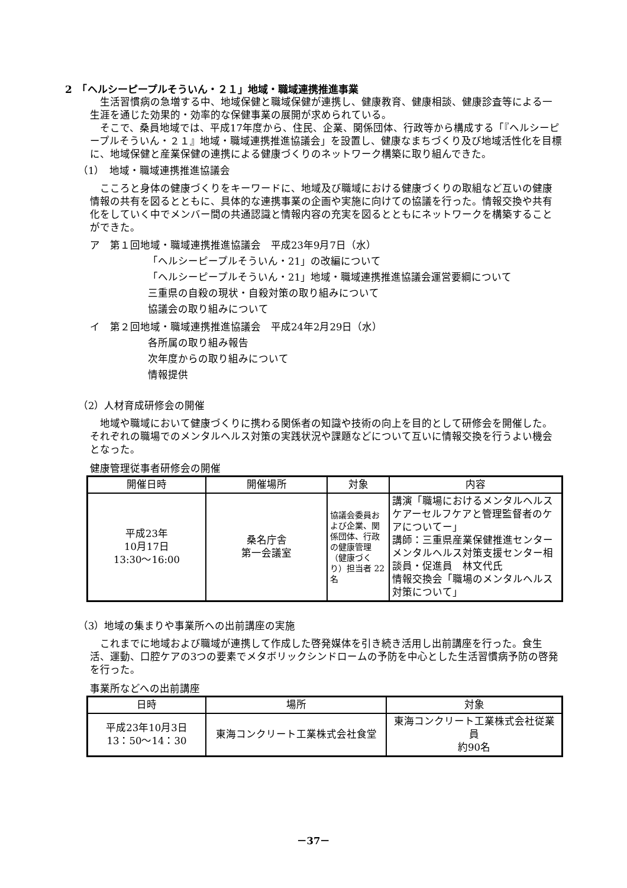2　「ヘルシーピープルそういん・２１」地域・職域連携推進事業
　生活習慣病の急増する中、地域保健と職域保健が連携し、健康教育、健康相談、健康診査等による一生涯を通じた効果的・効率的な保健事業の展開が求められている。
　そこで、桑員地域では、平成17年度から、住民、企業、関係団体、行政等から構成する「『ヘルシーピープルそういん・２１』地域・職域連携推進協議会」を設置し、健康なまちづくり及び地域活性化を目標に、地域保健と産業保健の連携による健康づくりのネットワーク構築に取り組んできた。
（1）　地域・職域連携推進協議会
　こころと身体の健康づくりをキーワードに、地域及び職域における健康づくりの取組など互いの健康情報の共有を図るとともに、具体的な連携事業の企画や実施に向けての協議を行った。情報交換や共有化をしていく中でメンバー間の共通認識と情報内容の充実を図るとともにネットワークを構築することができた。
ア　第１回地域・職域連携推進協議会　平成23年9月7日（水）
「ヘルシーピープルそういん・21」の改編について
「ヘルシーピープルそういん・21」地域・職域連携推進協議会運営要綱について
三重県の自殺の現状・自殺対策の取り組みについて
協議会の取り組みについて
イ　第２回地域・職域連携推進協議会　平成24年2月29日（水）
各所属の取り組み報告
次年度からの取り組みについて
情報提供
（2）人材育成研修会の開催
　地域や職域において健康づくりに携わる関係者の知識や技術の向上を目的として研修会を開催した。それぞれの職場でのメンタルヘルス対策の実践状況や課題などについて互いに情報交換を行うよい機会となった。
健康管理従事者研修会の開催
| 開催日時 | 開催場所 | 対象 | 内容 |
| --- | --- | --- | --- |
| 平成23年 10月17日 13:30～16:00 | 桑名庁舎 第一会議室 | 協議会委員および企業、関係団体、行政の健康管理（健康づくり）担当者 22名 | 講演「職場におけるメンタルヘルスケアーセルフケアと管理監督者のケアについてー」 講師：三重県産業保健推進センター メンタルヘルス対策支援センター相談員・促進員 林文代氏 情報交換会「職場のメンタルヘルス対策について」 |
（3）地域の集まりや事業所への出前講座の実施
　これまでに地域および職域が連携して作成した啓発媒体を引き続き活用し出前講座を行った。食生活、運動、口腔ケアの3つの要素でメタボリックシンドロームの予防を中心とした生活習慣病予防の啓発を行った。
事業所などへの出前講座
| 日時 | 場所 | 対象 |
| --- | --- | --- |
| 平成23年10月3日 13：50～14：30 | 東海コンクリート工業株式会社食堂 | 東海コンクリート工業株式会社従業員 約90名 |
－37－